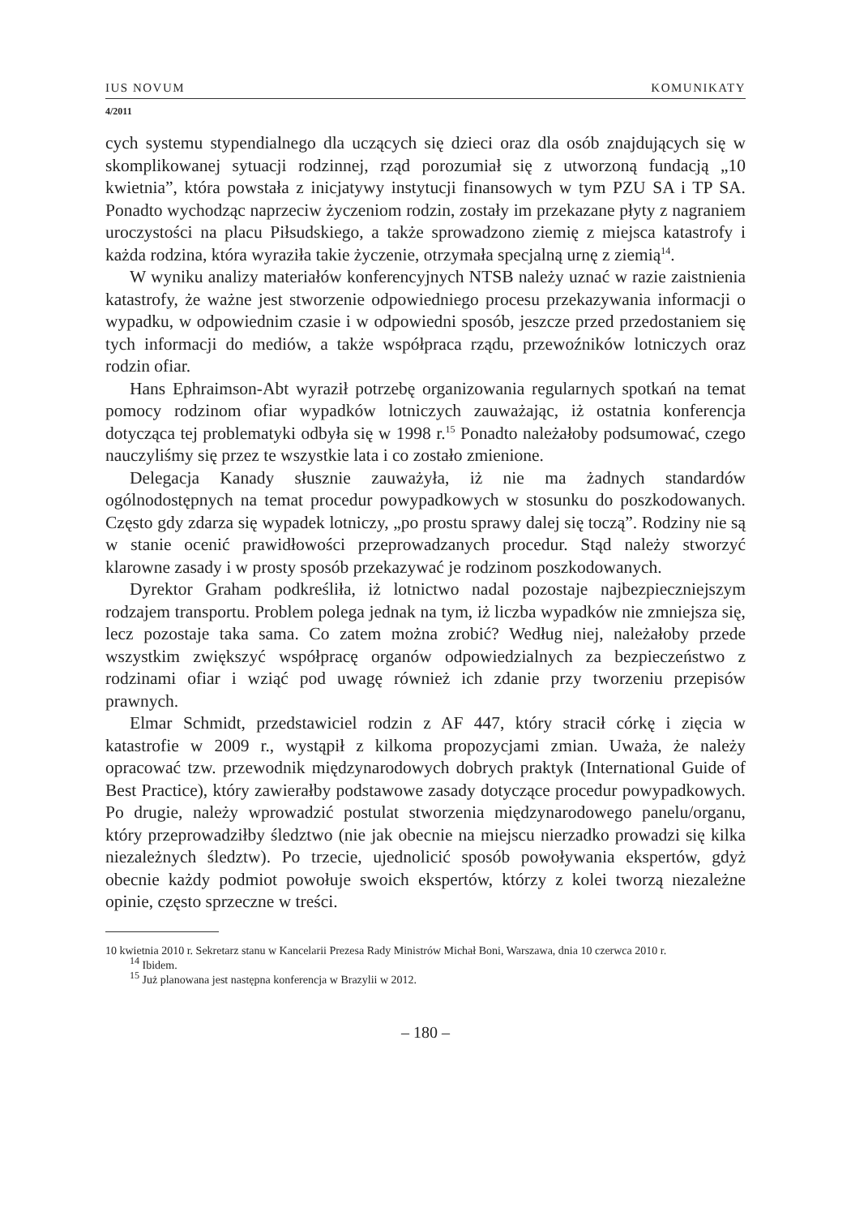IUS NOVUM KOMUNIKATY
4/2011
cych systemu stypendialnego dla uczących się dzieci oraz dla osób znajdujących się w skomplikowanej sytuacji rodzinnej, rząd porozumiał się z utworzoną fundacją „10 kwietnia”, która powstała z inicjatywy instytucji finansowych w tym PZU SA i TP SA. Ponadto wychodząc naprzeciw życzeniom rodzin, zostały im przekazane płyty z nagraniem uroczystości na placu Piłsudskiego, a także sprowadzono ziemię z miejsca katastrofy i każda rodzina, która wyraziła takie życzenie, otrzymała specjalną urnę z ziemią<sup>14</sup>.
W wyniku analizy materiałów konferencyjnych NTSB należy uznać w razie zaistnienia katastrofy, że ważne jest stworzenie odpowiedniego procesu przekazywania informacji o wypadku, w odpowiednim czasie i w odpowiedni sposób, jeszcze przed przedostaniem się tych informacji do mediów, a także współpraca rządu, przewoźników lotniczych oraz rodzin ofiar.
Hans Ephraimson-Abt wyraził potrzebę organizowania regularnych spotkań na temat pomocy rodzinom ofiar wypadków lotniczych zauważając, iż ostatnia konferencja dotycząca tej problematyki odbyła się w 1998 r.<sup>15</sup> Ponadto należałoby podsumować, czego nauczyliśmy się przez te wszystkie lata i co zostało zmienione.
Delegacja Kanady słusznie zauważyła, iż nie ma żadnych standardów ogólnodostępnych na temat procedur powypadkowych w stosunku do poszkodowanych. Często gdy zdarza się wypadek lotniczy, „po prostu sprawy dalej się toczą”. Rodziny nie są w stanie ocenić prawidłowości przeprowadzanych procedur. Stąd należy stworzyć klarowne zasady i w prosty sposób przekazywać je rodzinom poszkodowanych.
Dyrektor Graham podkreśliła, iż lotnictwo nadal pozostaje najbezpieczniejszym rodzajem transportu. Problem polega jednak na tym, iż liczba wypadków nie zmniejsza się, lecz pozostaje taka sama. Co zatem można zrobić? Według niej, należałoby przede wszystkim zwiększyć współpracę organów odpowiedzialnych za bezpieczeństwo z rodzinami ofiar i wziąć pod uwagę również ich zdanie przy tworzeniu przepisów prawnych.
Elmar Schmidt, przedstawiciel rodzin z AF 447, który stracił córkę i zięcia w katastrofie w 2009 r., wystąpił z kilkoma propozycjami zmian. Uważa, że należy opracować tzw. przewodnik międzynarodowych dobrych praktyk (International Guide of Best Practice), który zawierałby podstawowe zasady dotyczące procedur powypadkowych. Po drugie, należy wprowadzić postulat stworzenia międzynarodowego panelu/organu, który przeprowadziłby śledztwo (nie jak obecnie na miejscu nierzadko prowadzi się kilka niezależnych śledztw). Po trzecie, ujednolicić sposób powoływania ekspertów, gdyż obecnie każdy podmiot powołuje swoich ekspertów, którzy z kolei tworzą niezależne opinie, często sprzeczne w treści.
10 kwietnia 2010 r. Sekretarz stanu w Kancelarii Prezesa Rady Ministrów Michał Boni, Warszawa, dnia 10 czerwca 2010 r.
<sup>14</sup> Ibidem.
<sup>15</sup> Już planowana jest następna konferencja w Brazylii w 2012.
– 180 –